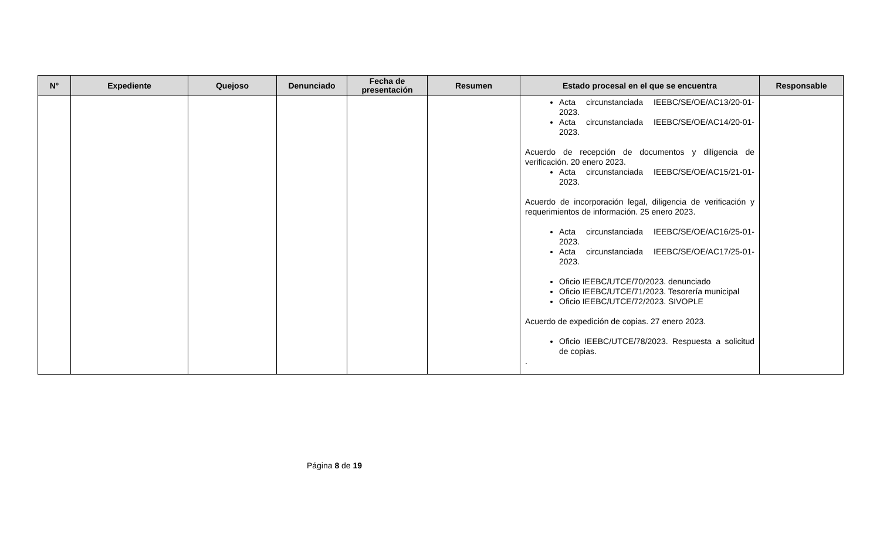| N° | Expediente | Quejoso | Denunciado | Fecha de presentación | Resumen | Estado procesal en el que se encuentra | Responsable |
| --- | --- | --- | --- | --- | --- | --- | --- |
| | | | | | | Acta circunstanciada IEEBC/SE/OE/AC13/20-01-2023. Acta circunstanciada IEEBC/SE/OE/AC14/20-01-2023. Acuerdo de recepción de documentos y diligencia de verificación. 20 enero 2023. Acta circunstanciada IEEBC/SE/OE/AC15/21-01-2023. Acuerdo de incorporación legal, diligencia de verificación y requerimientos de información. 25 enero 2023. Acta circunstanciada IEEBC/SE/OE/AC16/25-01-2023. Acta circunstanciada IEEBC/SE/OE/AC17/25-01-2023. Oficio IEEBC/UTCE/70/2023. denunciado Oficio IEEBC/UTCE/71/2023. Tesorería municipal Oficio IEEBC/UTCE/72/2023. SIVOPLE Acuerdo de expedición de copias. 27 enero 2023. Oficio IEEBC/UTCE/78/2023. Respuesta a solicitud de copias. . | |
Página 8 de 19